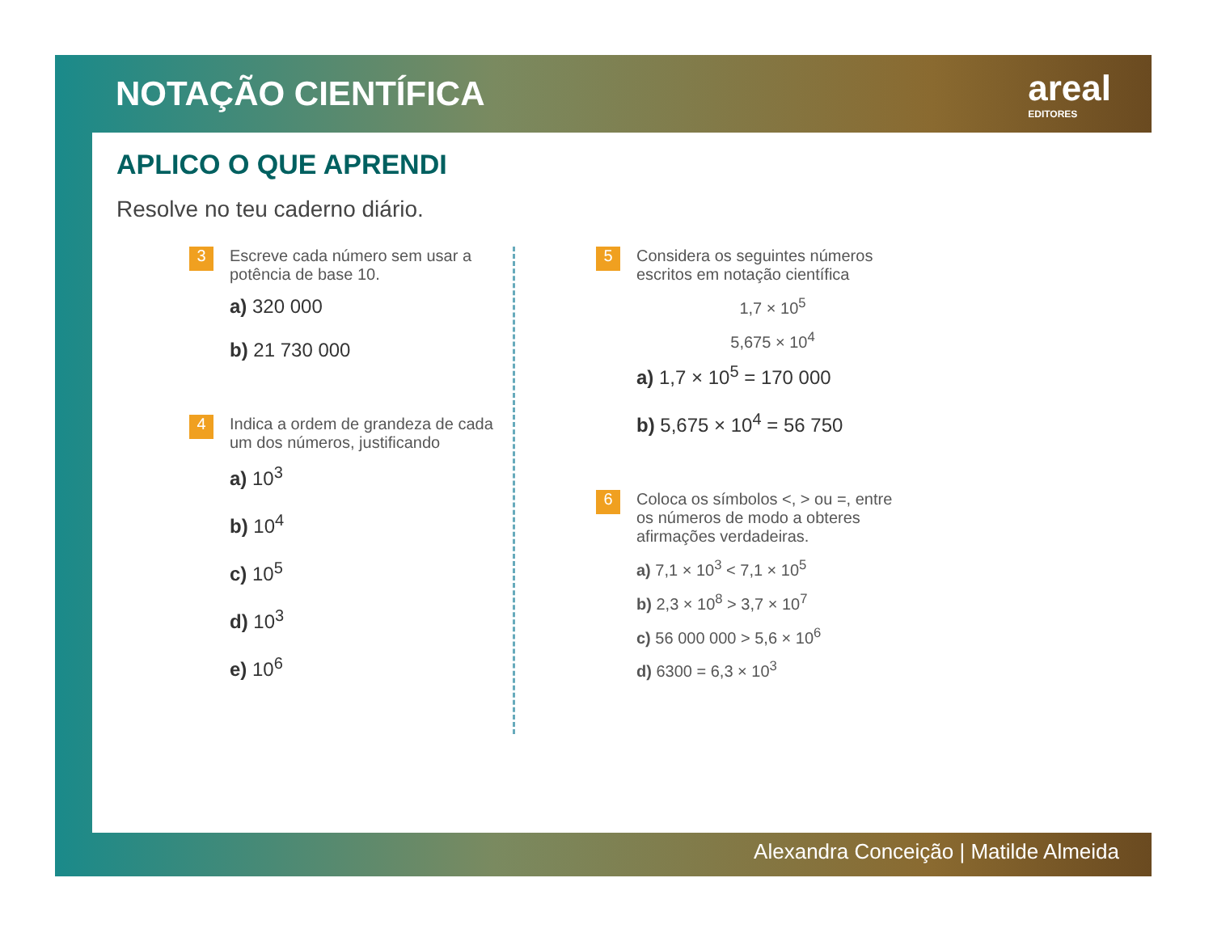NOTAÇÃO CIENTÍFICA areal
EDITORES
APLICO O QUE APRENDI
Resolve no teu caderno diário.
3
Escreve cada número sem usar a potência de base 10.
a) 320 000
b) 21 730 000
4
Indica a ordem de grandeza de cada um dos números, justificando
a) 10<sup>3</sup>
b) 10<sup>4</sup>
c) 10<sup>5</sup>
d) 10<sup>3</sup>
e) 10<sup>6</sup>
5
Considera os seguintes números escritos em notação científica
1,7 × 10<sup>5</sup>
5,675 × 10<sup>4</sup>
a) 1,7 × 10<sup>5</sup> = 170 000
b) 5,675 × 10<sup>4</sup> = 56 750
6
Coloca os símbolos <, > ou =, entre os números de modo a obteres afirmações verdadeiras.
a) 7,1 × 10<sup>3</sup> < 7,1 × 10<sup>5</sup>
b) 2,3 × 10<sup>8</sup> > 3,7 × 10<sup>7</sup>
c) 56 000 000 > 5,6 × 10<sup>6</sup>
d) 6300 = 6,3 × 10<sup>3</sup>
Alexandra Conceição | Matilde Almeida